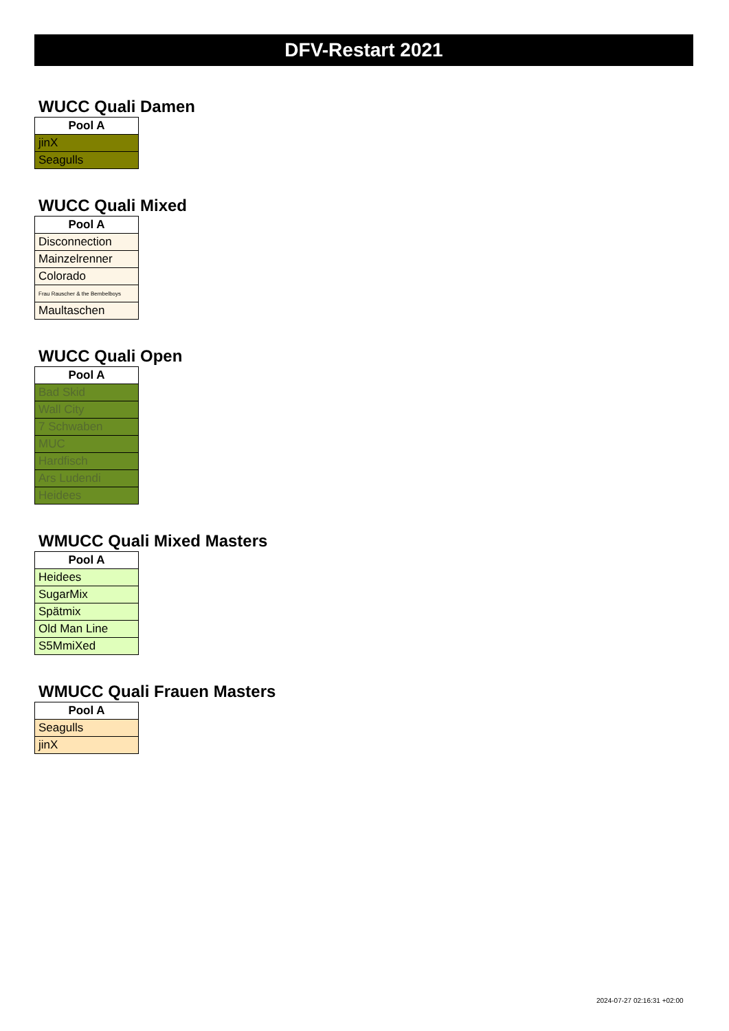DFV-Restart 2021
WUCC Quali Damen
| Pool A |
| --- |
| jinX |
| Seagulls |
WUCC Quali Mixed
| Pool A |
| --- |
| Disconnection |
| Mainzelrenner |
| Colorado |
| Frau Rauscher & the Bembelboys |
| Maultaschen |
WUCC Quali Open
| Pool A |
| --- |
| Bad Skid |
| Wall City |
| 7 Schwaben |
| MUC |
| Hardfisch |
| Ars Ludendi |
| Heidees |
WMUCC Quali Mixed Masters
| Pool A |
| --- |
| Heidees |
| SugarMix |
| Spätmix |
| Old Man Line |
| S5MmiXed |
WMUCC Quali Frauen Masters
| Pool A |
| --- |
| Seagulls |
| jinX |
2024-07-27 02:16:31 +02:00